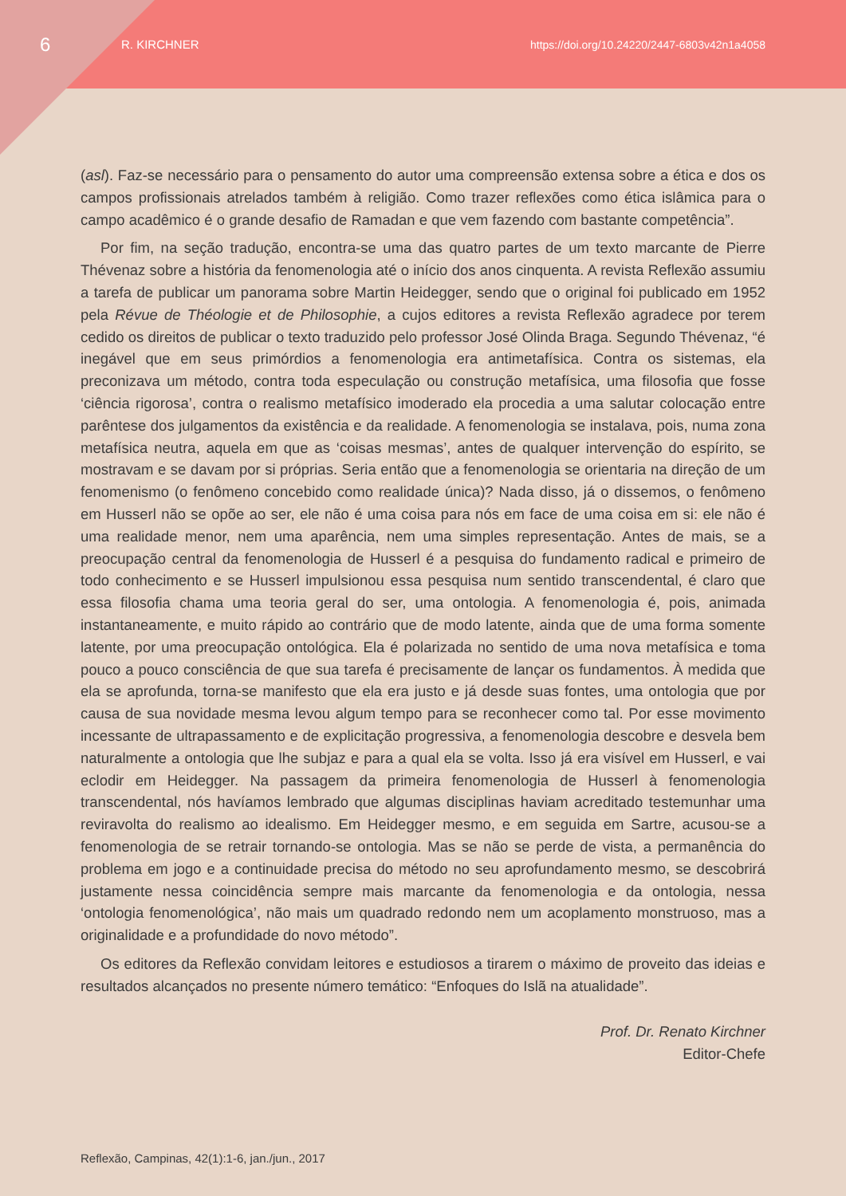6
R. KIRCHNER
https://doi.org/10.24220/2447-6803v42n1a4058
(asl). Faz-se necessário para o pensamento do autor uma compreensão extensa sobre a ética e dos os campos profissionais atrelados também à religião. Como trazer reflexões como ética islâmica para o campo acadêmico é o grande desafio de Ramadan e que vem fazendo com bastante competência”.
Por fim, na seção tradução, encontra-se uma das quatro partes de um texto marcante de Pierre Thévenaz sobre a história da fenomenologia até o início dos anos cinquenta. A revista Reflexão assumiu a tarefa de publicar um panorama sobre Martin Heidegger, sendo que o original foi publicado em 1952 pela Révue de Théologie et de Philosophie, a cujos editores a revista Reflexão agradece por terem cedido os direitos de publicar o texto traduzido pelo professor José Olinda Braga. Segundo Thévenaz, “é inegável que em seus primórdios a fenomenologia era antimetafísica. Contra os sistemas, ela preconizava um método, contra toda especulação ou construção metafísica, uma filosofia que fosse ‘ciência rigorosa’, contra o realismo metafísico imoderado ela procedia a uma salutar colocação entre parêntese dos julgamentos da existência e da realidade. A fenomenologia se instalava, pois, numa zona metafísica neutra, aquela em que as ‘coisas mesmas’, antes de qualquer intervenção do espírito, se mostravam e se davam por si próprias. Seria então que a fenomenologia se orientaria na direção de um fenomenismo (o fenômeno concebido como realidade única)? Nada disso, já o dissemos, o fenômeno em Husserl não se opõe ao ser, ele não é uma coisa para nós em face de uma coisa em si: ele não é uma realidade menor, nem uma aparência, nem uma simples representação. Antes de mais, se a preocupação central da fenomenologia de Husserl é a pesquisa do fundamento radical e primeiro de todo conhecimento e se Husserl impulsionou essa pesquisa num sentido transcendental, é claro que essa filosofia chama uma teoria geral do ser, uma ontologia. A fenomenologia é, pois, animada instantaneamente, e muito rápido ao contrário que de modo latente, ainda que de uma forma somente latente, por uma preocupação ontológica. Ela é polarizada no sentido de uma nova metafísica e toma pouco a pouco consciência de que sua tarefa é precisamente de lançar os fundamentos. À medida que ela se aprofunda, torna-se manifesto que ela era justo e já desde suas fontes, uma ontologia que por causa de sua novidade mesma levou algum tempo para se reconhecer como tal. Por esse movimento incessante de ultrapassamento e de explicitação progressiva, a fenomenologia descobre e desvela bem naturalmente a ontologia que lhe subjaz e para a qual ela se volta. Isso já era visível em Husserl, e vai eclodir em Heidegger. Na passagem da primeira fenomenologia de Husserl à fenomenologia transcendental, nós havíamos lembrado que algumas disciplinas haviam acreditado testemunhar uma reviravolta do realismo ao idealismo. Em Heidegger mesmo, e em seguida em Sartre, acusou-se a fenomenologia de se retrair tornando-se ontologia. Mas se não se perde de vista, a permanência do problema em jogo e a continuidade precisa do método no seu aprofundamento mesmo, se descobrirá justamente nessa coincidência sempre mais marcante da fenomenologia e da ontologia, nessa ‘ontologia fenomenológica’, não mais um quadrado redondo nem um acoplamento monstruoso, mas a originalidade e a profundidade do novo método”.
Os editores da Reflexão convidam leitores e estudiosos a tirarem o máximo de proveito das ideias e resultados alcançados no presente número temático: “Enfoques do Islã na atualidade”.
Prof. Dr. Renato Kirchner
Editor-Chefe
Reflexão, Campinas, 42(1):1-6, jan./jun., 2017